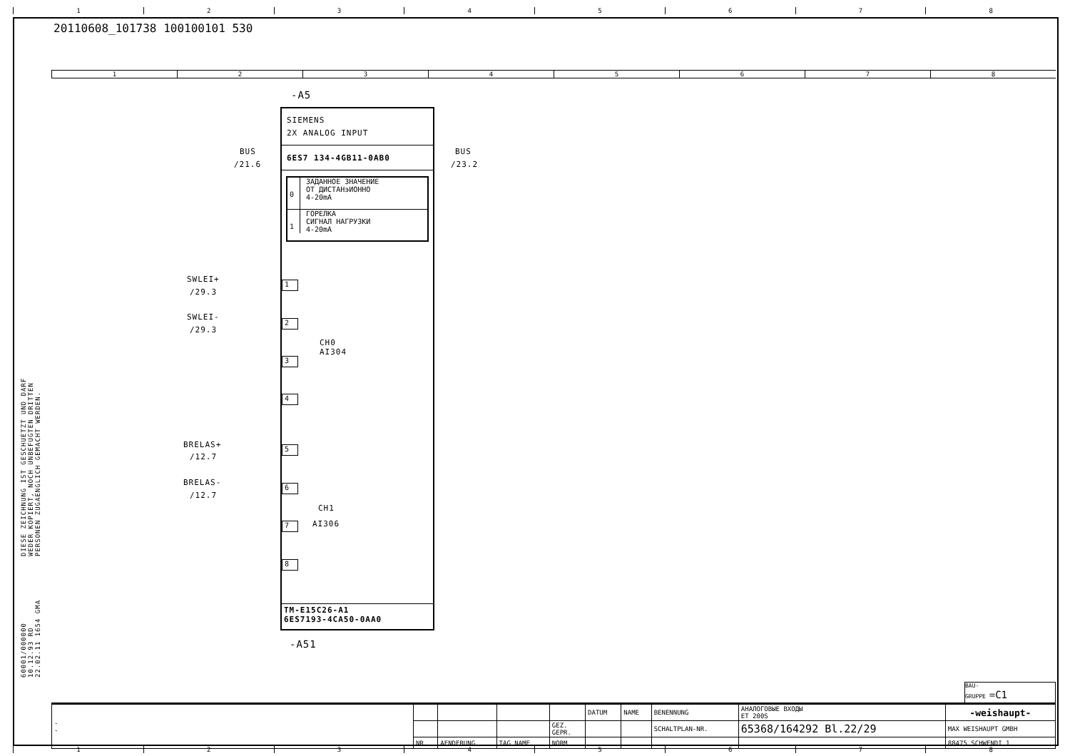12345678
20110608_101738 100100101 530
12345678
DIESE ZEICHNUNG IST GESCHUETZT UND DARF WEDER KOPIERT, NOCH UNBEFUGTEN DRITTEN PERSONEN ZUGAENGLICH GEMACHT WERDEN.
60001/000000 10.12.93 RD 22.02.11 1654 GMA
-A5
SIEMENS
2X ANALOG INPUT
BUS
/21.6
6ES7 134-4GB11-0AB0
BUS
/23.2
0 ЗАДАННОЕ ЗНАЧЕНИЕ
ОТ ДИСТАНэИОННО
4-20mA
1 ГОРЕЛКА
СИГНАЛ НАГРУЗКИ
4-20mA
SWLEI+
/29.3
SWLEI-
/29.3
BRELAS+
/12.7
BRELAS-
/12.7
1
2
3
4
5
6
7
8
CH0
AI304
CH1
AI306
TM-E15C26-A1
6ES7193-4CA50-0AA0
-A51
BAU-
GRUPPE =C1
| - - | | | | | DATUM | NAME | BENENNUNG | АНАЛОГОВЫЕ ВХОДЫ ET 200S | -weishaupt- |
| | | | | GEZ. GEPR. | | | SCHALTPLAN-NR. | 65368/164292 Bl.22/29 | MAX WEISHAUPT GMBH |
| | NR. | AENDERUNG | TAG NAME | NORM | | | | | 88475 SCHWENDI 1 |
12345678